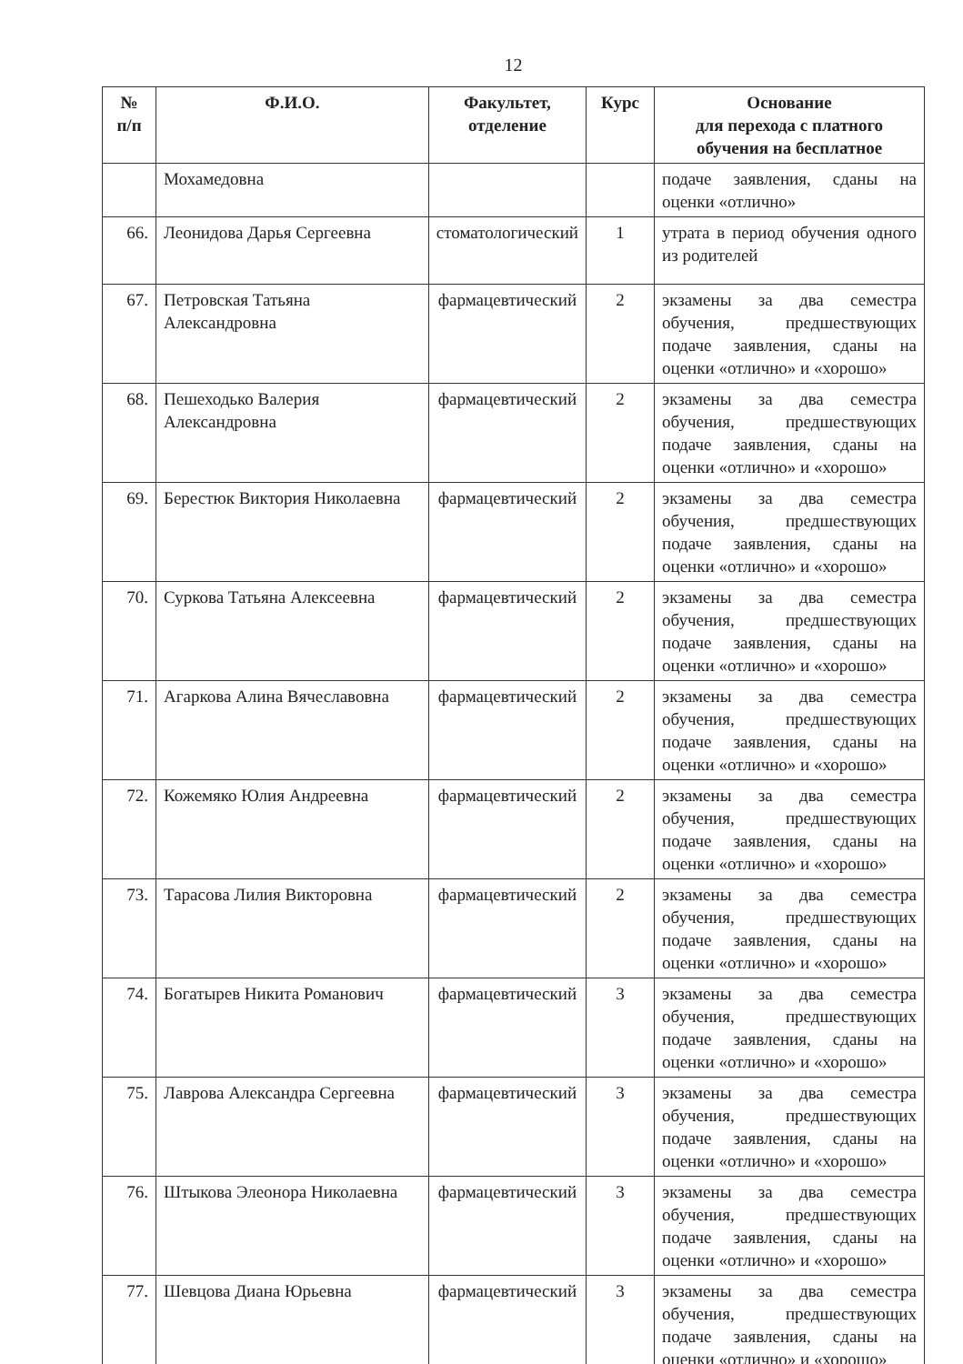12
| № п/п | Ф.И.О. | Факультет, отделение | Курс | Основание для перехода с платного обучения на бесплатное |
| --- | --- | --- | --- | --- |
| | Мохамедовна | | | подаче заявления, сданы на оценки «отлично» |
| 66. | Леонидова Дарья Сергеевна | стоматологический | 1 | утрата в период обучения одного из родителей |
| 67. | Петровская Татьяна Александровна | фармацевтический | 2 | экзамены за два семестра обучения, предшествующих подаче заявления, сданы на оценки «отлично» и «хорошо» |
| 68. | Пешеходько Валерия Александровна | фармацевтический | 2 | экзамены за два семестра обучения, предшествующих подаче заявления, сданы на оценки «отлично» и «хорошо» |
| 69. | Берестюк Виктория Николаевна | фармацевтический | 2 | экзамены за два семестра обучения, предшествующих подаче заявления, сданы на оценки «отлично» и «хорошо» |
| 70. | Суркова Татьяна Алексеевна | фармацевтический | 2 | экзамены за два семестра обучения, предшествующих подаче заявления, сданы на оценки «отлично» и «хорошо» |
| 71. | Агаркова Алина Вячеславовна | фармацевтический | 2 | экзамены за два семестра обучения, предшествующих подаче заявления, сданы на оценки «отлично» и «хорошо» |
| 72. | Кожемяко Юлия Андреевна | фармацевтический | 2 | экзамены за два семестра обучения, предшествующих подаче заявления, сданы на оценки «отлично» и «хорошо» |
| 73. | Тарасова Лилия Викторовна | фармацевтический | 2 | экзамены за два семестра обучения, предшествующих подаче заявления, сданы на оценки «отлично» и «хорошо» |
| 74. | Богатырев Никита Романович | фармацевтический | 3 | экзамены за два семестра обучения, предшествующих подаче заявления, сданы на оценки «отлично» и «хорошо» |
| 75. | Лаврова Александра Сергеевна | фармацевтический | 3 | экзамены за два семестра обучения, предшествующих подаче заявления, сданы на оценки «отлично» и «хорошо» |
| 76. | Штыкова Элеонора Николаевна | фармацевтический | 3 | экзамены за два семестра обучения, предшествующих подаче заявления, сданы на оценки «отлично» и «хорошо» |
| 77. | Шевцова Диана Юрьевна | фармацевтический | 3 | экзамены за два семестра обучения, предшествующих подаче заявления, сданы на оценки «отлично» и «хорошо» |